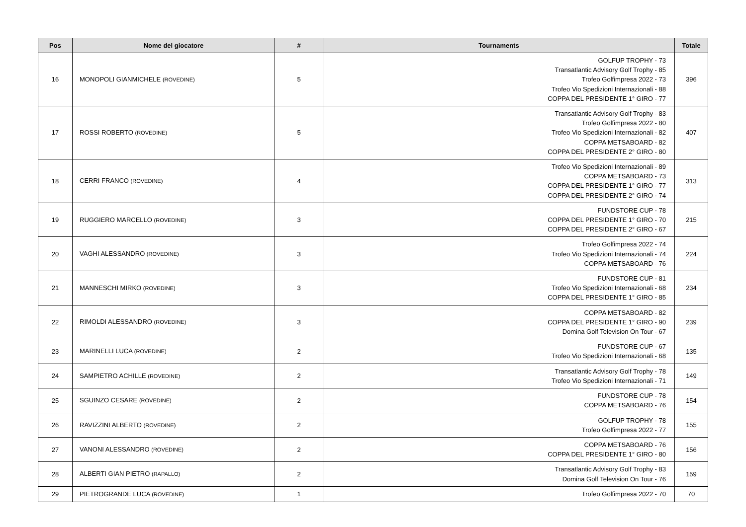| Pos | Nome del giocatore | # | Tournaments | Totale |
| --- | --- | --- | --- | --- |
| 16 | MONOPOLI GIANMICHELE (ROVEDINE) | 5 | GOLFUP TROPHY - 73 Transatlantic Advisory Golf Trophy - 85 Trofeo Golfimpresa 2022 - 73 Trofeo Vio Spedizioni Internazionali - 88 COPPA DEL PRESIDENTE 1° GIRO - 77 | 396 |
| 17 | ROSSI ROBERTO (ROVEDINE) | 5 | Transatlantic Advisory Golf Trophy - 83 Trofeo Golfimpresa 2022 - 80 Trofeo Vio Spedizioni Internazionali - 82 COPPA METSABOARD - 82 COPPA DEL PRESIDENTE 2° GIRO - 80 | 407 |
| 18 | CERRI FRANCO (ROVEDINE) | 4 | Trofeo Vio Spedizioni Internazionali - 89 COPPA METSABOARD - 73 COPPA DEL PRESIDENTE 1° GIRO - 77 COPPA DEL PRESIDENTE 2° GIRO - 74 | 313 |
| 19 | RUGGIERO MARCELLO (ROVEDINE) | 3 | FUNDSTORE CUP - 78 COPPA DEL PRESIDENTE 1° GIRO - 70 COPPA DEL PRESIDENTE 2° GIRO - 67 | 215 |
| 20 | VAGHI ALESSANDRO (ROVEDINE) | 3 | Trofeo Golfimpresa 2022 - 74 Trofeo Vio Spedizioni Internazionali - 74 COPPA METSABOARD - 76 | 224 |
| 21 | MANNESCHI MIRKO (ROVEDINE) | 3 | FUNDSTORE CUP - 81 Trofeo Vio Spedizioni Internazionali - 68 COPPA DEL PRESIDENTE 1° GIRO - 85 | 234 |
| 22 | RIMOLDI ALESSANDRO (ROVEDINE) | 3 | COPPA METSABOARD - 82 COPPA DEL PRESIDENTE 1° GIRO - 90 Domina Golf Television On Tour - 67 | 239 |
| 23 | MARINELLI LUCA (ROVEDINE) | 2 | FUNDSTORE CUP - 67 Trofeo Vio Spedizioni Internazionali - 68 | 135 |
| 24 | SAMPIETRO ACHILLE (ROVEDINE) | 2 | Transatlantic Advisory Golf Trophy - 78 Trofeo Vio Spedizioni Internazionali - 71 | 149 |
| 25 | SGUINZO CESARE (ROVEDINE) | 2 | FUNDSTORE CUP - 78 COPPA METSABOARD - 76 | 154 |
| 26 | RAVIZZINI ALBERTO (ROVEDINE) | 2 | GOLFUP TROPHY - 78 Trofeo Golfimpresa 2022 - 77 | 155 |
| 27 | VANONI ALESSANDRO (ROVEDINE) | 2 | COPPA METSABOARD - 76 COPPA DEL PRESIDENTE 1° GIRO - 80 | 156 |
| 28 | ALBERTI GIAN PIETRO (RAPALLO) | 2 | Transatlantic Advisory Golf Trophy - 83 Domina Golf Television On Tour - 76 | 159 |
| 29 | PIETROGRANDE LUCA (ROVEDINE) | 1 | Trofeo Golfimpresa 2022 - 70 | 70 |